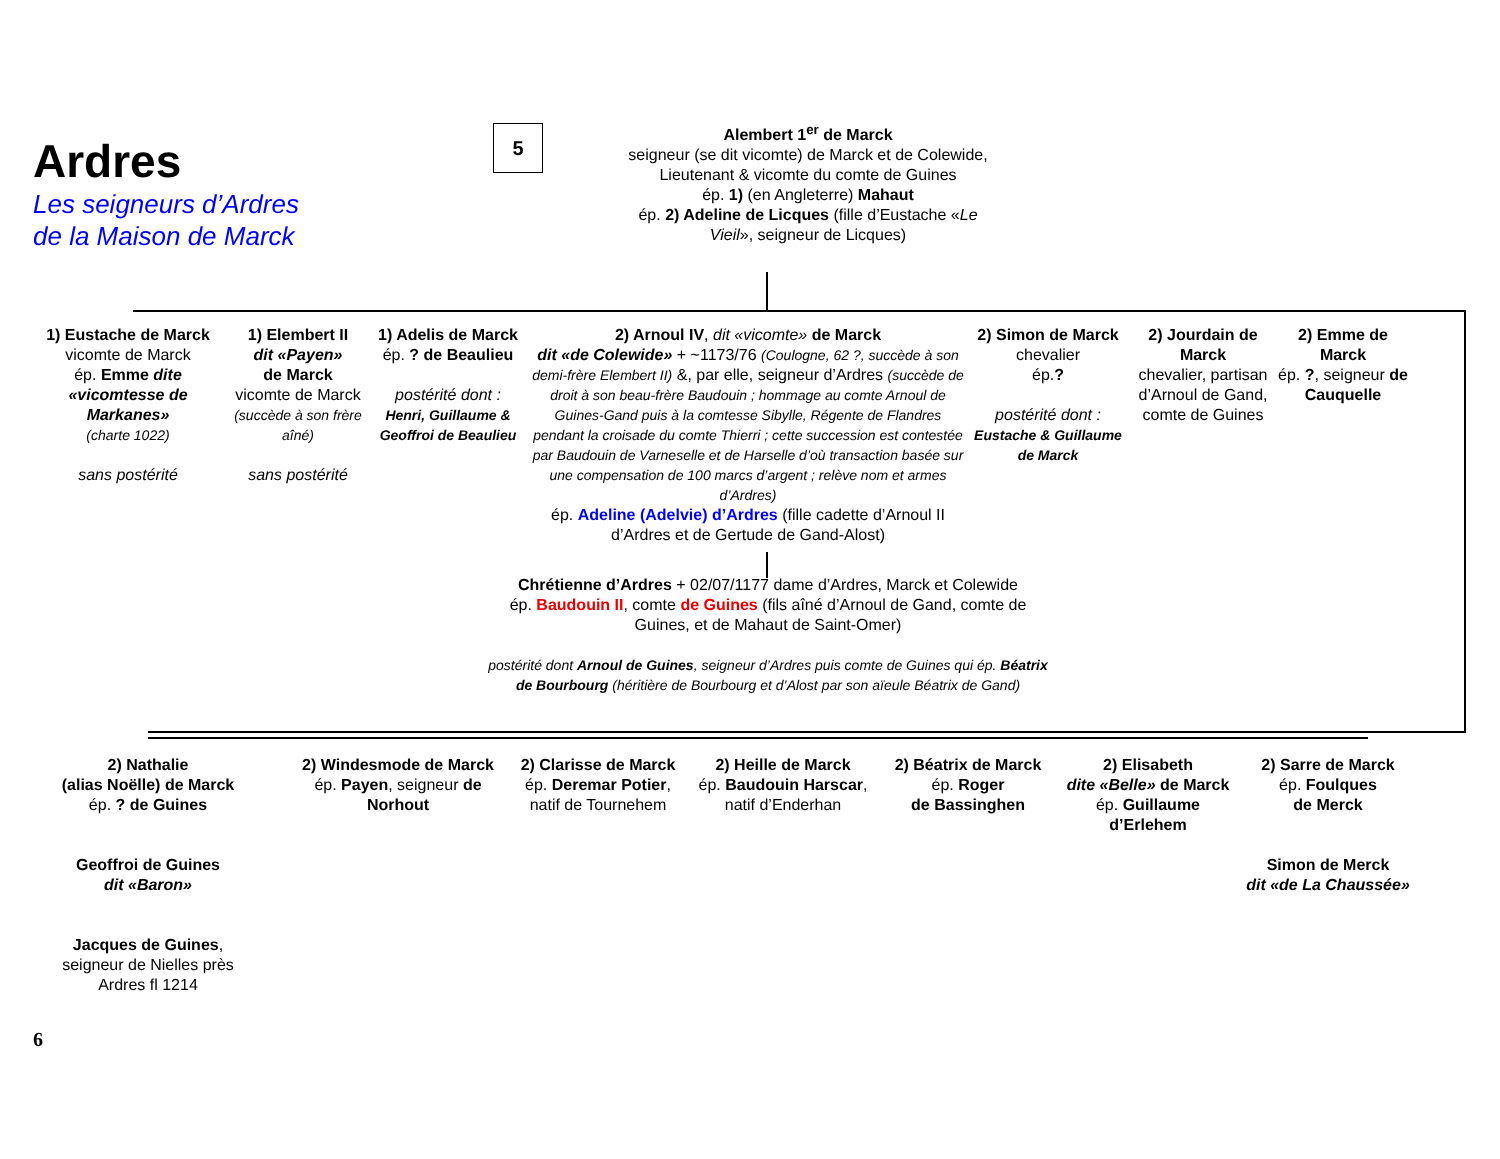Ardres
Les seigneurs d’Ardres
de la Maison de Marck
5
Alembert 1<sup>er</sup> de Marck
seigneur (se dit vicomte) de Marck et de Colewide, Lieutenant & vicomte du comte de Guines
ép. 1) (en Angleterre) Mahaut
ép. 2) Adeline de Licques (fille d’Eustache «Le Vieil», seigneur de Licques)
1) Eustache de Marck
vicomte de Marck
ép. Emme dite «vicomtesse de Markanes»
(charte 1022)
sans postérité
1) Elembert II
dit «Payen»
de Marck
vicomte de Marck
(succède à son frère aîné)
sans postérité
1) Adelis de Marck
ép. ? de Beaulieu
postérité dont :
Henri, Guillaume & Geoffroi de Beaulieu
2) Arnoul IV, dit «vicomte» de Marck
dit «de Colewide» + ~1173/76 (Coulogne, 62 ?, succède à son demi-frère Elembert II) &, par elle, seigneur d’Ardres (succède de droit à son beau-frère Baudouin ; hommage au comte Arnoul de Guines-Gand puis à la comtesse Sibylle, Régente de Flandres pendant la croisade du comte Thierri ; cette succession est contestée par Baudouin de Varneselle et de Harselle d’où transaction basée sur une compensation de 100 marcs d’argent ; relève nom et armes d’Ardres)
ép. Adeline (Adelvie) d’Ardres (fille cadette d’Arnoul II d’Ardres et de Gertude de Gand-Alost)
2) Simon de Marck
chevalier
ép.?
postérité dont :
Eustache & Guillaume de Marck
2) Jourdain de Marck
chevalier, partisan d’Arnoul de Gand, comte de Guines
2) Emme de Marck
ép. ?, seigneur de Cauquelle
Chrétienne d’Ardres + 02/07/1177 dame d’Ardres, Marck et Colewide
ép. Baudouin II, comte de Guines (fils aîné d’Arnoul de Gand, comte de Guines, et de Mahaut de Saint-Omer)
postérité dont Arnoul de Guines, seigneur d’Ardres puis comte de Guines qui ép. Béatrix de Bourbourg (héritière de Bourbourg et d’Alost par son aïeule Béatrix de Gand)
2) Nathalie
(alias Noëlle) de Marck
ép. ? de Guines
Geoffroi de Guines
dit «Baron»
Jacques de Guines,
seigneur de Nielles près Ardres fl 1214
2) Windesmode de Marck
ép. Payen, seigneur de Norhout
2) Clarisse de Marck
ép. Deremar Potier,
natif de Tournehem
2) Heille de Marck
ép. Baudouin Harscar,
natif d’Enderhan
2) Béatrix de Marck
ép. Roger
de Bassinghen
2) Elisabeth
dite «Belle» de Marck
ép. Guillaume d’Erlehem
2) Sarre de Marck
ép. Foulques
de Merck
Simon de Merck
dit «de La Chaussée»
6